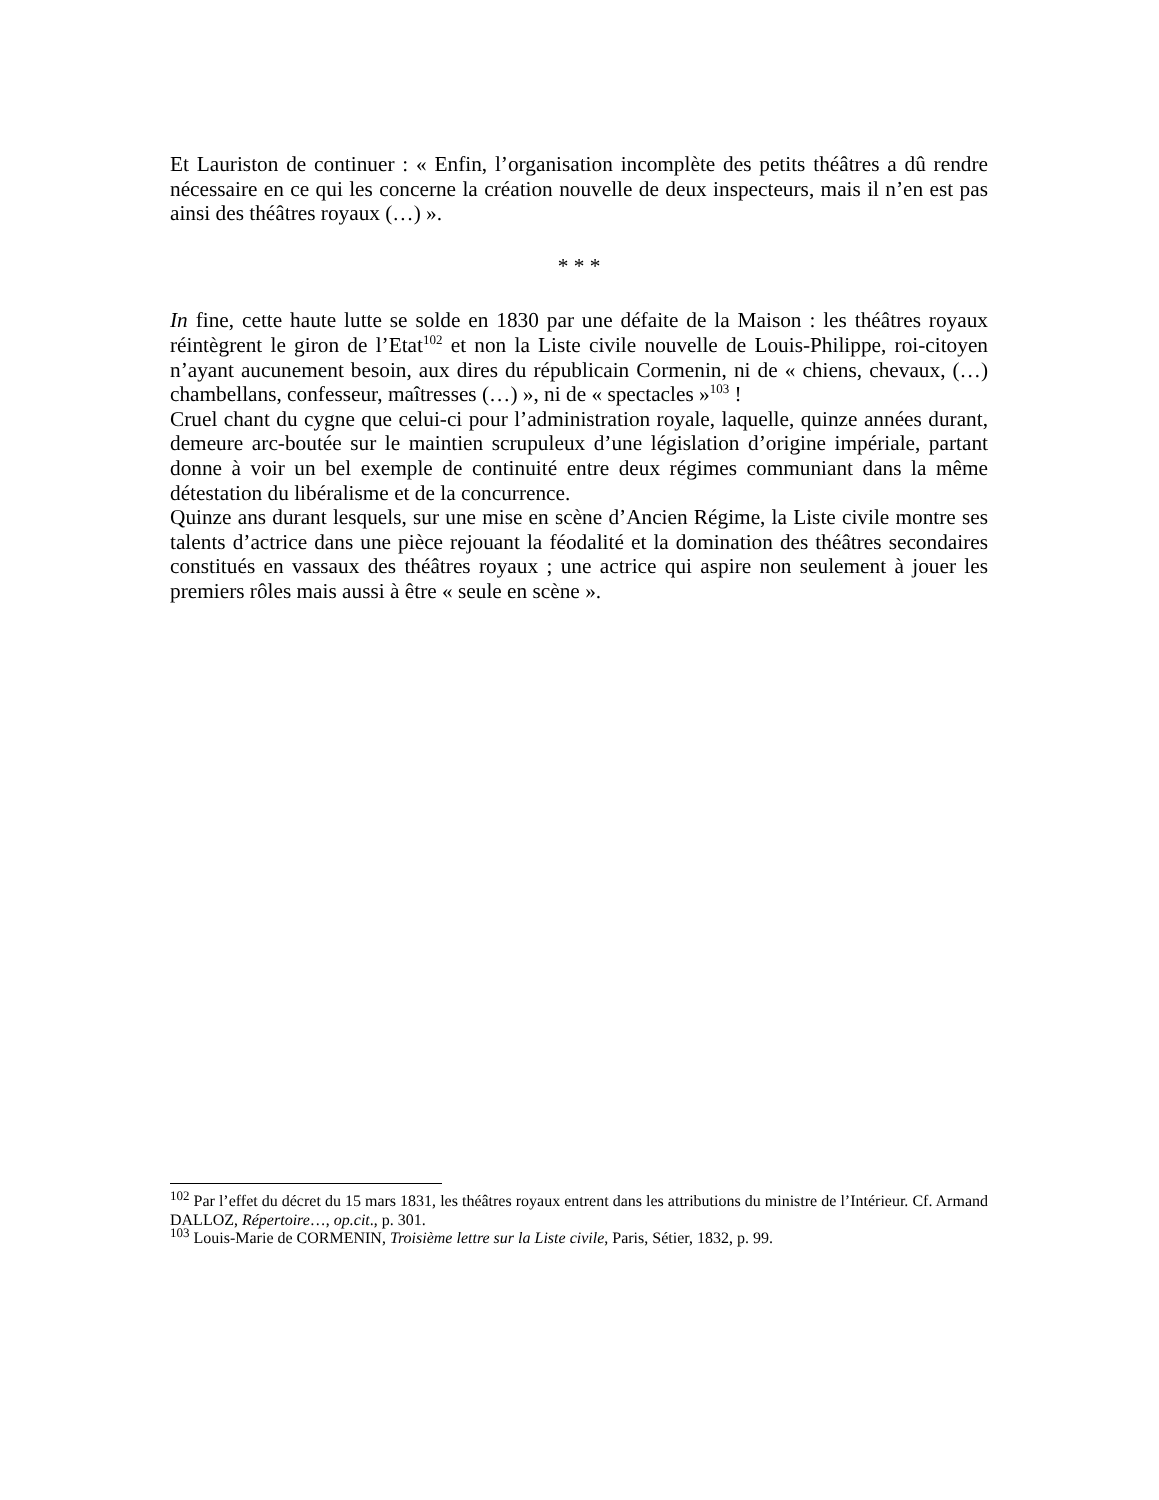Et Lauriston de continuer : « Enfin, l’organisation incomplète des petits théâtres a dû rendre nécessaire en ce qui les concerne la création nouvelle de deux inspecteurs, mais il n’en est pas ainsi des théâtres royaux (…) ».
* * *
In fine, cette haute lutte se solde en 1830 par une défaite de la Maison : les théâtres royaux réintègrent le giron de l’Etat<sup>102</sup> et non la Liste civile nouvelle de Louis-Philippe, roi-citoyen n’ayant aucunement besoin, aux dires du républicain Cormenin, ni de « chiens, chevaux, (…) chambellans, confesseur, maîtresses (…) », ni de « spectacles »<sup>103</sup> !
Cruel chant du cygne que celui-ci pour l’administration royale, laquelle, quinze années durant, demeure arc-boutée sur le maintien scrupuleux d’une législation d’origine impériale, partant donne à voir un bel exemple de continuité entre deux régimes communiant dans la même détestation du libéralisme et de la concurrence.
Quinze ans durant lesquels, sur une mise en scène d’Ancien Régime, la Liste civile montre ses talents d’actrice dans une pièce rejouant la féodalité et la domination des théâtres secondaires constitués en vassaux des théâtres royaux ; une actrice qui aspire non seulement à jouer les premiers rôles mais aussi à être « seule en scène ».
<sup>102</sup> Par l’effet du décret du 15 mars 1831, les théâtres royaux entrent dans les attributions du ministre de l’Intérieur. Cf. Armand DALLOZ, Répertoire…, op.cit., p. 301.
<sup>103</sup> Louis-Marie de CORMENIN, Troisième lettre sur la Liste civile, Paris, Sétier, 1832, p. 99.